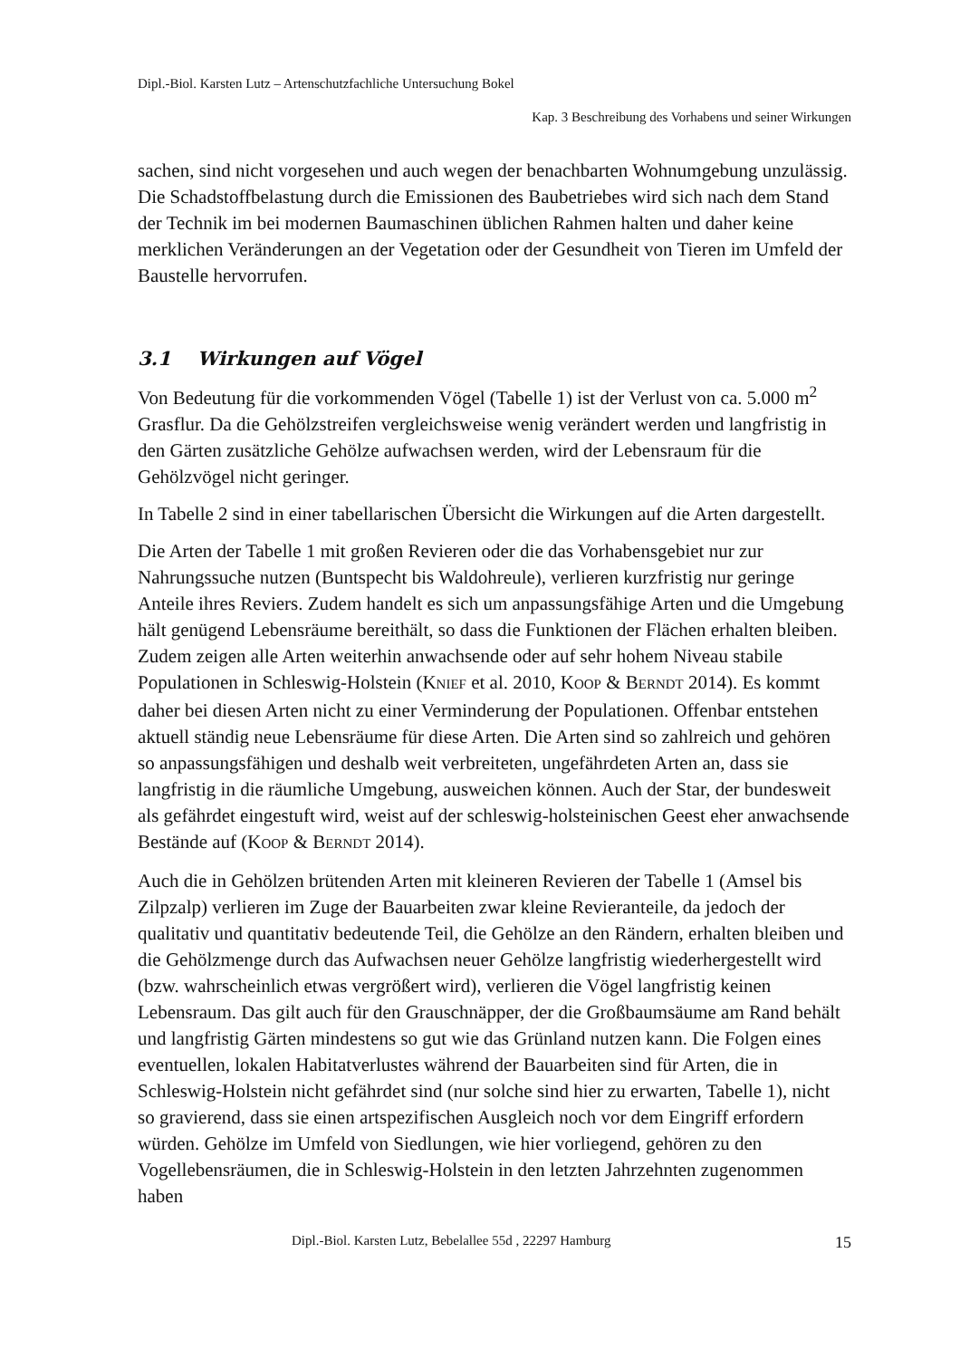Dipl.-Biol. Karsten Lutz – Artenschutzfachliche Untersuchung Bokel
Kap. 3 Beschreibung des Vorhabens und seiner Wirkungen
sachen, sind nicht vorgesehen und auch wegen der benachbarten Wohnumgebung unzulässig. Die Schadstoffbelastung durch die Emissionen des Baubetriebes wird sich nach dem Stand der Technik im bei modernen Baumaschinen üblichen Rahmen halten und daher keine merklichen Veränderungen an der Vegetation oder der Gesundheit von Tieren im Umfeld der Baustelle hervorrufen.
3.1 Wirkungen auf Vögel
Von Bedeutung für die vorkommenden Vögel (Tabelle 1) ist der Verlust von ca. 5.000 m<sup>2</sup> Grasflur. Da die Gehölzstreifen vergleichsweise wenig verändert werden und langfristig in den Gärten zusätzliche Gehölze aufwachsen werden, wird der Lebensraum für die Gehölzvögel nicht geringer.
In Tabelle 2 sind in einer tabellarischen Übersicht die Wirkungen auf die Arten dargestellt.
Die Arten der Tabelle 1 mit großen Revieren oder die das Vorhabensgebiet nur zur Nahrungssuche nutzen (Buntspecht bis Waldohreule), verlieren kurzfristig nur geringe Anteile ihres Reviers. Zudem handelt es sich um anpassungsfähige Arten und die Umgebung hält genügend Lebensräume bereithält, so dass die Funktionen der Flächen erhalten bleiben. Zudem zeigen alle Arten weiterhin anwachsende oder auf sehr hohem Niveau stabile Populationen in Schleswig-Holstein (KNIEF et al. 2010, KOOP & BERNDT 2014). Es kommt daher bei diesen Arten nicht zu einer Verminderung der Populationen. Offenbar entstehen aktuell ständig neue Lebensräume für diese Arten. Die Arten sind so zahlreich und gehören so anpassungsfähigen und deshalb weit verbreiteten, ungefährdeten Arten an, dass sie langfristig in die räumliche Umgebung, ausweichen können. Auch der Star, der bundesweit als gefährdet eingestuft wird, weist auf der schleswig-holsteinischen Geest eher anwachsende Bestände auf (KOOP & BERNDT 2014).
Auch die in Gehölzen brütenden Arten mit kleineren Revieren der Tabelle 1 (Amsel bis Zilpzalp) verlieren im Zuge der Bauarbeiten zwar kleine Revieranteile, da jedoch der qualitativ und quantitativ bedeutende Teil, die Gehölze an den Rändern, erhalten bleiben und die Gehölzmenge durch das Aufwachsen neuer Gehölze langfristig wiederhergestellt wird (bzw. wahrscheinlich etwas vergrößert wird), verlieren die Vögel langfristig keinen Lebensraum. Das gilt auch für den Grauschnäpper, der die Großbaumsäume am Rand behält und langfristig Gärten mindestens so gut wie das Grünland nutzen kann. Die Folgen eines eventuellen, lokalen Habitatverlustes während der Bauarbeiten sind für Arten, die in Schleswig-Holstein nicht gefährdet sind (nur solche sind hier zu erwarten, Tabelle 1), nicht so gravierend, dass sie einen artspezifischen Ausgleich noch vor dem Eingriff erfordern würden. Gehölze im Umfeld von Siedlungen, wie hier vorliegend, gehören zu den Vogellebensräumen, die in Schleswig-Holstein in den letzten Jahrzehnten zugenommen haben
Dipl.-Biol. Karsten Lutz, Bebelallee 55d , 22297 Hamburg 15